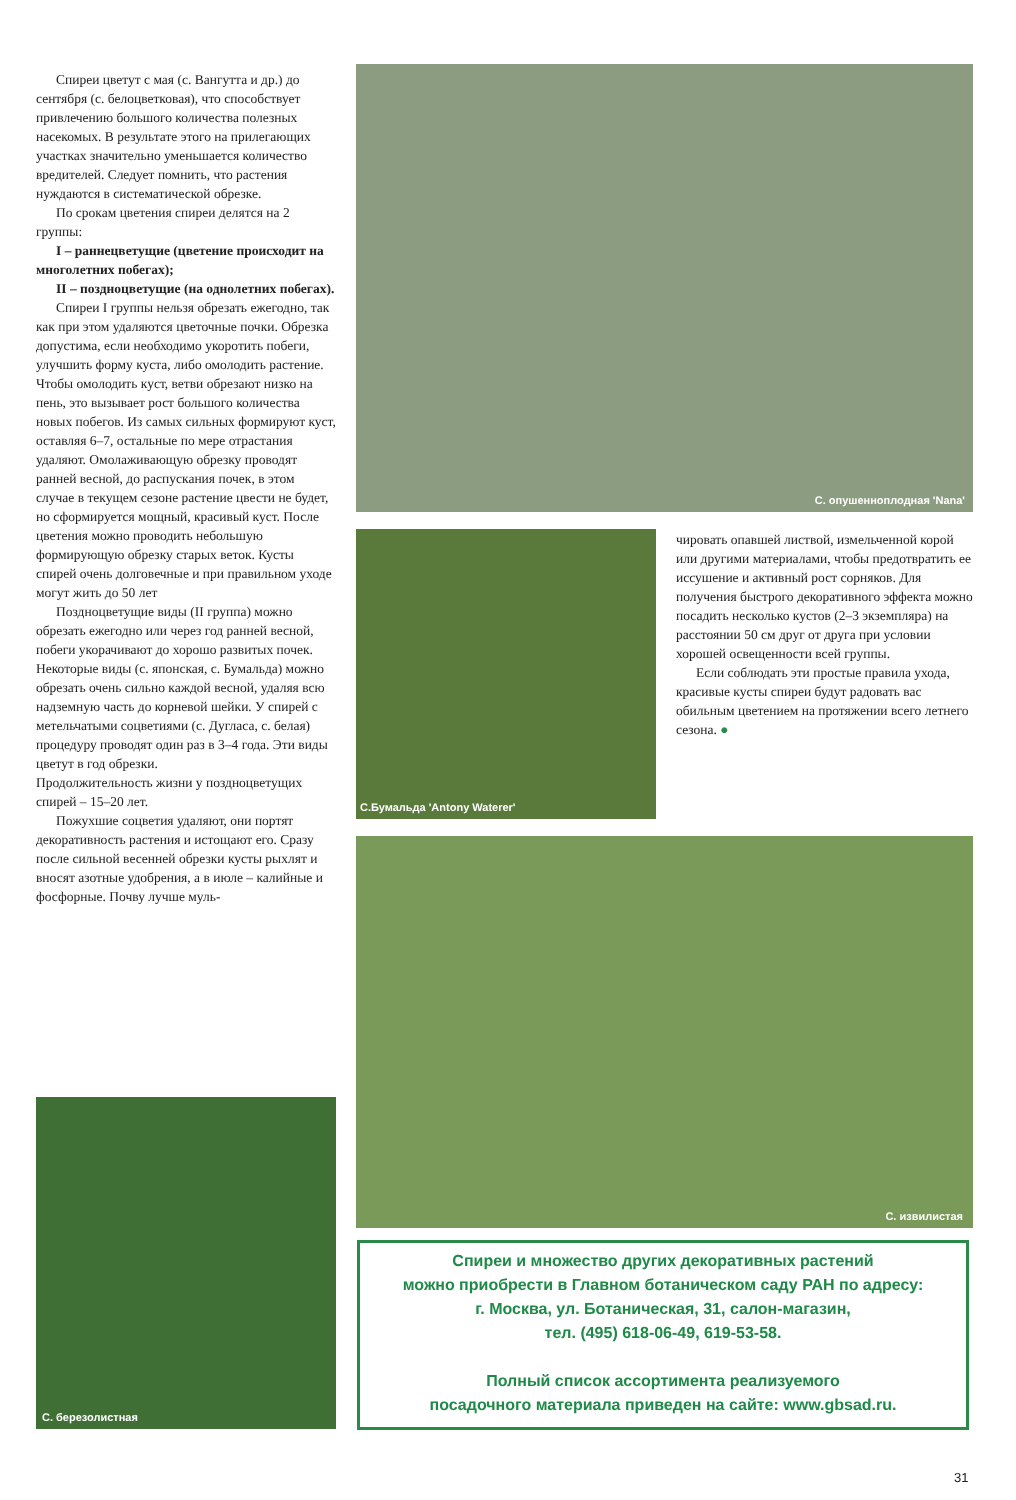Спиреи цветут с мая (с. Вангутта и др.) до сентября (с. белоцветковая), что способствует привлечению большого количества полезных насекомых. В результате этого на прилегающих участках значительно уменьшается количество вредителей. Следует помнить, что растения нуждаются в систематической обрезке.
По срокам цветения спиреи делятся на 2 группы:
I – раннецветущие (цветение происходит на многолетних побегах);
II – поздноцветущие (на однолетних побегах).
Спиреи I группы нельзя обрезать ежегодно, так как при этом удаляются цветочные почки. Обрезка допустима, если необходимо укоротить побеги, улучшить форму куста, либо омолодить растение. Чтобы омолодить куст, ветви обрезают низко на пень, это вызывает рост большого количества новых побегов. Из самых сильных формируют куст, оставляя 6–7, остальные по мере отрастания удаляют. Омолаживающую обрезку проводят ранней весной, до распускания почек, в этом случае в текущем сезоне растение цвести не будет, но сформируется мощный, красивый куст. После цветения можно проводить небольшую формирующую обрезку старых веток. Кусты спирей очень долговечные и при правильном уходе могут жить до 50 лет
Поздноцветущие виды (II группа) можно обрезать ежегодно или через год ранней весной, побеги укорачивают до хорошо развитых почек. Некоторые виды (с. японская, с. Бумальда) можно обрезать очень сильно каждой весной, удаляя всю надземную часть до корневой шейки. У спирей с метельчатыми соцветиями (с. Дугласа, с. белая) процедуру проводят один раз в 3–4 года. Эти виды цветут в год обрезки.
Продолжительность жизни у поздноцветущих спирей – 15–20 лет.
Пожухшие соцветия удаляют, они портят декоративность растения и истощают его. Сразу после сильной весенней обрезки кусты рыхлят и вносят азотные удобрения, а в июле – калийные и фосфорные. Почву лучше муль-
С. опушенноплодная 'Nana'
С.Бумальда 'Antony Waterer'
чировать опавшей листвой, измельченной корой или другими материалами, чтобы предотвратить ее иссушение и активный рост сорняков. Для получения быстрого декоративного эффекта можно посадить несколько кустов (2–3 экземпляра) на расстоянии 50 см друг от друга при условии хорошей освещенности всей группы.
Если соблюдать эти простые правила ухода, красивые кусты спиреи будут радовать вас обильным цветением на протяжении всего летнего сезона. ●
С. извилистая
С. березолистная
Спиреи и множество других декоративных растений
можно приобрести в Главном ботаническом саду РАН по адресу:
г. Москва, ул. Ботаническая, 31, салон-магазин,
тел. (495) 618-06-49, 619-53-58.
Полный список ассортимента реализуемого
посадочного материала приведен на сайте: www.gbsad.ru.
31